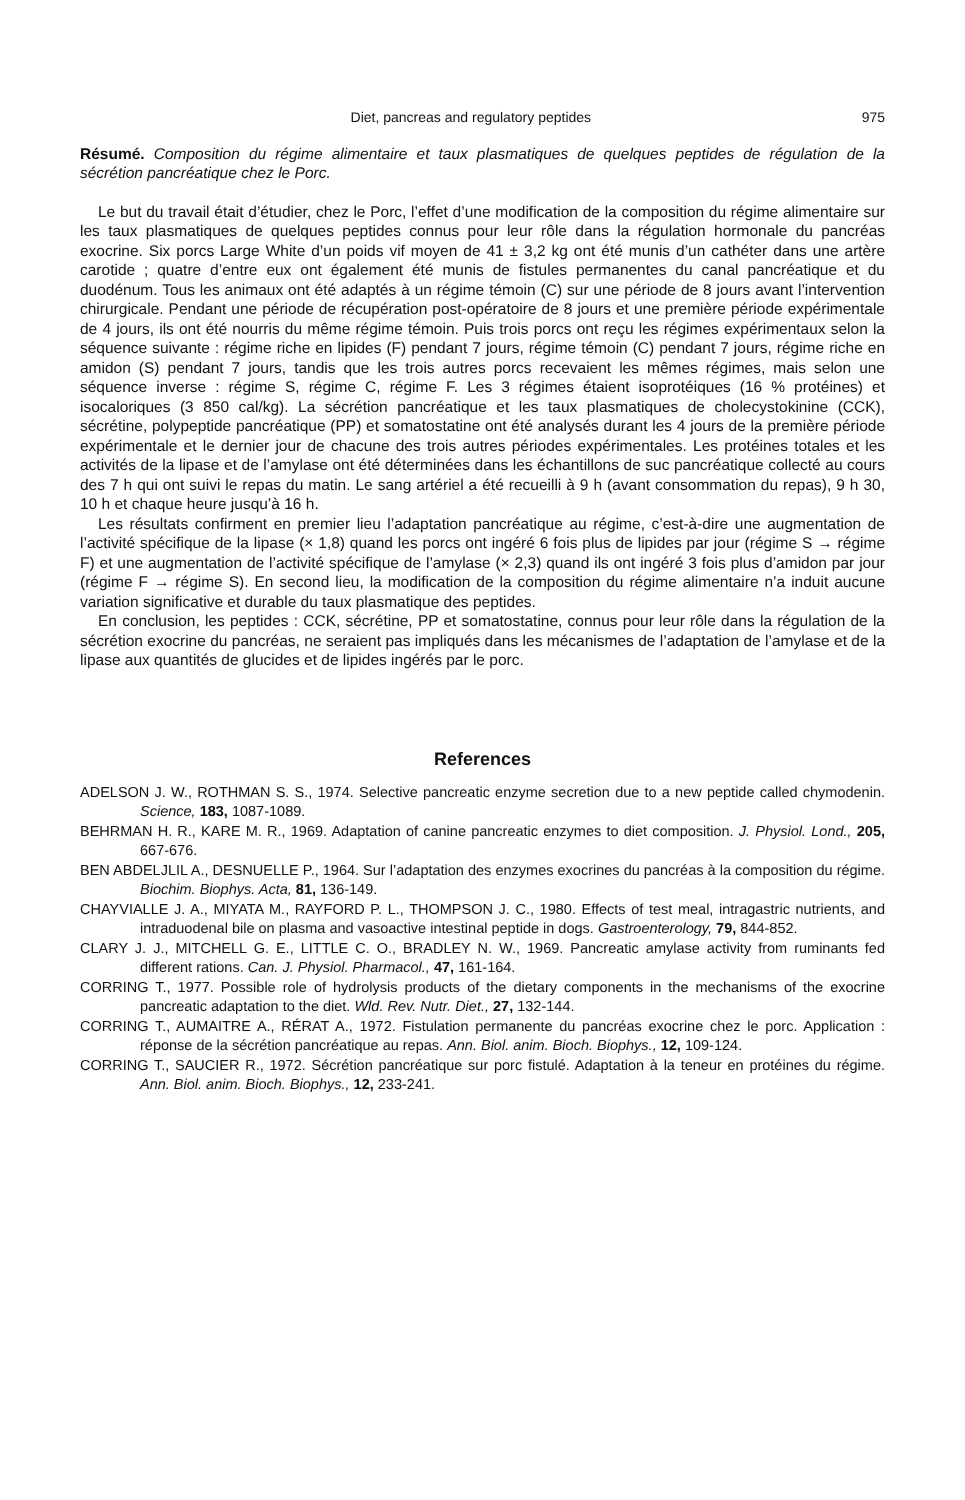Diet, pancreas and regulatory peptides 975
Résumé. Composition du régime alimentaire et taux plasmatiques de quelques peptides de régulation de la sécrétion pancréatique chez le Porc.
Le but du travail était d’étudier, chez le Porc, l’effet d’une modification de la composition du régime alimentaire sur les taux plasmatiques de quelques peptides connus pour leur rôle dans la régulation hormonale du pancréas exocrine. Six porcs Large White d’un poids vif moyen de 41 ± 3,2 kg ont été munis d’un cathéter dans une artère carotide ; quatre d’entre eux ont également été munis de fistules permanentes du canal pancréatique et du duodénum. Tous les animaux ont été adaptés à un régime témoin (C) sur une période de 8 jours avant l’intervention chirurgicale. Pendant une période de récupération post-opératoire de 8 jours et une première période expérimentale de 4 jours, ils ont été nourris du même régime témoin. Puis trois porcs ont reçu les régimes expérimentaux selon la séquence suivante : régime riche en lipides (F) pendant 7 jours, régime témoin (C) pendant 7 jours, régime riche en amidon (S) pendant 7 jours, tandis que les trois autres porcs recevaient les mêmes régimes, mais selon une séquence inverse : régime S, régime C, régime F. Les 3 régimes étaient isoprotéiques (16 % protéines) et isocaloriques (3 850 cal/kg). La sécrétion pancréatique et les taux plasmatiques de cholecystokinine (CCK), sécrétine, polypeptide pancréatique (PP) et somatostatine ont été analysés durant les 4 jours de la première période expérimentale et le dernier jour de chacune des trois autres périodes expérimentales. Les protéines totales et les activités de la lipase et de l’amylase ont été déterminées dans les échantillons de suc pancréatique collecté au cours des 7 h qui ont suivi le repas du matin. Le sang artériel a été recueilli à 9 h (avant consommation du repas), 9 h 30, 10 h et chaque heure jusqu’à 16 h.
Les résultats confirment en premier lieu l’adaptation pancréatique au régime, c’est-à-dire une augmentation de l’activité spécifique de la lipase (× 1,8) quand les porcs ont ingéré 6 fois plus de lipides par jour (régime S → régime F) et une augmentation de l’activité spécifique de l’amylase (× 2,3) quand ils ont ingéré 3 fois plus d’amidon par jour (régime F → régime S). En second lieu, la modification de la composition du régime alimentaire n’a induit aucune variation significative et durable du taux plasmatique des peptides.
En conclusion, les peptides : CCK, sécrétine, PP et somatostatine, connus pour leur rôle dans la régulation de la sécrétion exocrine du pancréas, ne seraient pas impliqués dans les mécanismes de l’adaptation de l’amylase et de la lipase aux quantités de glucides et de lipides ingérés par le porc.
References
ADELSON J. W., ROTHMAN S. S., 1974. Selective pancreatic enzyme secretion due to a new peptide called chymodenin. Science, 183, 1087-1089.
BEHRMAN H. R., KARE M. R., 1969. Adaptation of canine pancreatic enzymes to diet composition. J. Physiol. Lond., 205, 667-676.
BEN ABDELJLIL A., DESNUELLE P., 1964. Sur l’adaptation des enzymes exocrines du pancréas à la composition du régime. Biochim. Biophys. Acta, 81, 136-149.
CHAYVIALLE J. A., MIYATA M., RAYFORD P. L., THOMPSON J. C., 1980. Effects of test meal, intragastric nutrients, and intraduodenal bile on plasma and vasoactive intestinal peptide in dogs. Gastroenterology, 79, 844-852.
CLARY J. J., MITCHELL G. E., LITTLE C. O., BRADLEY N. W., 1969. Pancreatic amylase activity from ruminants fed different rations. Can. J. Physiol. Pharmacol., 47, 161-164.
CORRING T., 1977. Possible role of hydrolysis products of the dietary components in the mechanisms of the exocrine pancreatic adaptation to the diet. Wld. Rev. Nutr. Diet., 27, 132-144.
CORRING T., AUMAITRE A., RÉRAT A., 1972. Fistulation permanente du pancréas exocrine chez le porc. Application : réponse de la sécrétion pancréatique au repas. Ann. Biol. anim. Bioch. Biophys., 12, 109-124.
CORRING T., SAUCIER R., 1972. Sécrétion pancréatique sur porc fistulé. Adaptation à la teneur en protéines du régime. Ann. Biol. anim. Bioch. Biophys., 12, 233-241.